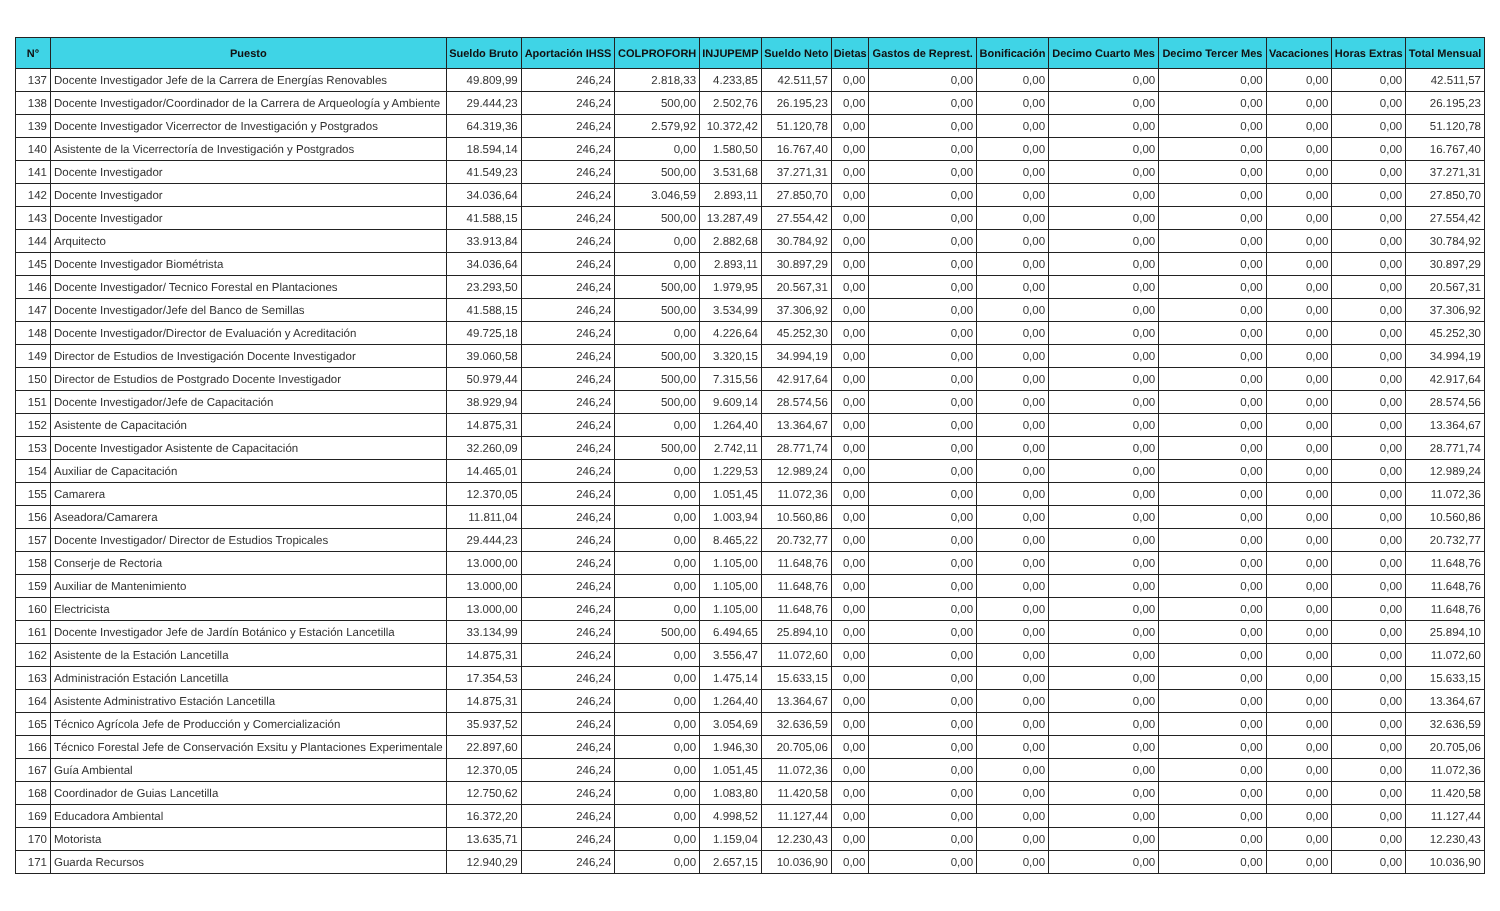| N° | Puesto | Sueldo Bruto | Aportación IHSS | COLPROFORH | INJUPEMP | Sueldo Neto | Dietas | Gastos de Represt. | Bonificación | Decimo Cuarto Mes | Decimo Tercer Mes | Vacaciones | Horas Extras | Total Mensual |
| --- | --- | --- | --- | --- | --- | --- | --- | --- | --- | --- | --- | --- | --- | --- |
| 137 | Docente Investigador Jefe de la Carrera de Energías Renovables | 49.809,99 | 246,24 | 2.818,33 | 4.233,85 | 42.511,57 | 0,00 | 0,00 | 0,00 | 0,00 | 0,00 | 0,00 | 0,00 | 42.511,57 |
| 138 | Docente Investigador/Coordinador de la Carrera de Arqueología y Ambiente | 29.444,23 | 246,24 | 500,00 | 2.502,76 | 26.195,23 | 0,00 | 0,00 | 0,00 | 0,00 | 0,00 | 0,00 | 0,00 | 26.195,23 |
| 139 | Docente Investigador Vicerrector de Investigación y Postgrados | 64.319,36 | 246,24 | 2.579,92 | 10.372,42 | 51.120,78 | 0,00 | 0,00 | 0,00 | 0,00 | 0,00 | 0,00 | 0,00 | 51.120,78 |
| 140 | Asistente de la Vicerrectoría de Investigación y Postgrados | 18.594,14 | 246,24 | 0,00 | 1.580,50 | 16.767,40 | 0,00 | 0,00 | 0,00 | 0,00 | 0,00 | 0,00 | 0,00 | 16.767,40 |
| 141 | Docente Investigador | 41.549,23 | 246,24 | 500,00 | 3.531,68 | 37.271,31 | 0,00 | 0,00 | 0,00 | 0,00 | 0,00 | 0,00 | 0,00 | 37.271,31 |
| 142 | Docente Investigador | 34.036,64 | 246,24 | 3.046,59 | 2.893,11 | 27.850,70 | 0,00 | 0,00 | 0,00 | 0,00 | 0,00 | 0,00 | 0,00 | 27.850,70 |
| 143 | Docente Investigador | 41.588,15 | 246,24 | 500,00 | 13.287,49 | 27.554,42 | 0,00 | 0,00 | 0,00 | 0,00 | 0,00 | 0,00 | 0,00 | 27.554,42 |
| 144 | Arquitecto | 33.913,84 | 246,24 | 0,00 | 2.882,68 | 30.784,92 | 0,00 | 0,00 | 0,00 | 0,00 | 0,00 | 0,00 | 0,00 | 30.784,92 |
| 145 | Docente Investigador Biométrista | 34.036,64 | 246,24 | 0,00 | 2.893,11 | 30.897,29 | 0,00 | 0,00 | 0,00 | 0,00 | 0,00 | 0,00 | 0,00 | 30.897,29 |
| 146 | Docente Investigador/ Tecnico Forestal en Plantaciones | 23.293,50 | 246,24 | 500,00 | 1.979,95 | 20.567,31 | 0,00 | 0,00 | 0,00 | 0,00 | 0,00 | 0,00 | 0,00 | 20.567,31 |
| 147 | Docente Investigador/Jefe del Banco de Semillas | 41.588,15 | 246,24 | 500,00 | 3.534,99 | 37.306,92 | 0,00 | 0,00 | 0,00 | 0,00 | 0,00 | 0,00 | 0,00 | 37.306,92 |
| 148 | Docente Investigador/Director de Evaluación y Acreditación | 49.725,18 | 246,24 | 0,00 | 4.226,64 | 45.252,30 | 0,00 | 0,00 | 0,00 | 0,00 | 0,00 | 0,00 | 0,00 | 45.252,30 |
| 149 | Director de Estudios de Investigación Docente Investigador | 39.060,58 | 246,24 | 500,00 | 3.320,15 | 34.994,19 | 0,00 | 0,00 | 0,00 | 0,00 | 0,00 | 0,00 | 0,00 | 34.994,19 |
| 150 | Director de Estudios de Postgrado Docente Investigador | 50.979,44 | 246,24 | 500,00 | 7.315,56 | 42.917,64 | 0,00 | 0,00 | 0,00 | 0,00 | 0,00 | 0,00 | 0,00 | 42.917,64 |
| 151 | Docente Investigador/Jefe de Capacitación | 38.929,94 | 246,24 | 500,00 | 9.609,14 | 28.574,56 | 0,00 | 0,00 | 0,00 | 0,00 | 0,00 | 0,00 | 0,00 | 28.574,56 |
| 152 | Asistente de Capacitación | 14.875,31 | 246,24 | 0,00 | 1.264,40 | 13.364,67 | 0,00 | 0,00 | 0,00 | 0,00 | 0,00 | 0,00 | 0,00 | 13.364,67 |
| 153 | Docente Investigador Asistente de Capacitación | 32.260,09 | 246,24 | 500,00 | 2.742,11 | 28.771,74 | 0,00 | 0,00 | 0,00 | 0,00 | 0,00 | 0,00 | 0,00 | 28.771,74 |
| 154 | Auxiliar de Capacitación | 14.465,01 | 246,24 | 0,00 | 1.229,53 | 12.989,24 | 0,00 | 0,00 | 0,00 | 0,00 | 0,00 | 0,00 | 0,00 | 12.989,24 |
| 155 | Camarera | 12.370,05 | 246,24 | 0,00 | 1.051,45 | 11.072,36 | 0,00 | 0,00 | 0,00 | 0,00 | 0,00 | 0,00 | 0,00 | 11.072,36 |
| 156 | Aseadora/Camarera | 11.811,04 | 246,24 | 0,00 | 1.003,94 | 10.560,86 | 0,00 | 0,00 | 0,00 | 0,00 | 0,00 | 0,00 | 0,00 | 10.560,86 |
| 157 | Docente Investigador/ Director de Estudios Tropicales | 29.444,23 | 246,24 | 0,00 | 8.465,22 | 20.732,77 | 0,00 | 0,00 | 0,00 | 0,00 | 0,00 | 0,00 | 0,00 | 20.732,77 |
| 158 | Conserje de Rectoria | 13.000,00 | 246,24 | 0,00 | 1.105,00 | 11.648,76 | 0,00 | 0,00 | 0,00 | 0,00 | 0,00 | 0,00 | 0,00 | 11.648,76 |
| 159 | Auxiliar de Mantenimiento | 13.000,00 | 246,24 | 0,00 | 1.105,00 | 11.648,76 | 0,00 | 0,00 | 0,00 | 0,00 | 0,00 | 0,00 | 0,00 | 11.648,76 |
| 160 | Electricista | 13.000,00 | 246,24 | 0,00 | 1.105,00 | 11.648,76 | 0,00 | 0,00 | 0,00 | 0,00 | 0,00 | 0,00 | 0,00 | 11.648,76 |
| 161 | Docente Investigador Jefe de Jardín Botánico y Estación Lancetilla | 33.134,99 | 246,24 | 500,00 | 6.494,65 | 25.894,10 | 0,00 | 0,00 | 0,00 | 0,00 | 0,00 | 0,00 | 0,00 | 25.894,10 |
| 162 | Asistente de la Estación Lancetilla | 14.875,31 | 246,24 | 0,00 | 3.556,47 | 11.072,60 | 0,00 | 0,00 | 0,00 | 0,00 | 0,00 | 0,00 | 0,00 | 11.072,60 |
| 163 | Administración Estación Lancetilla | 17.354,53 | 246,24 | 0,00 | 1.475,14 | 15.633,15 | 0,00 | 0,00 | 0,00 | 0,00 | 0,00 | 0,00 | 0,00 | 15.633,15 |
| 164 | Asistente Administrativo Estación Lancetilla | 14.875,31 | 246,24 | 0,00 | 1.264,40 | 13.364,67 | 0,00 | 0,00 | 0,00 | 0,00 | 0,00 | 0,00 | 0,00 | 13.364,67 |
| 165 | Técnico Agrícola Jefe de Producción y Comercialización | 35.937,52 | 246,24 | 0,00 | 3.054,69 | 32.636,59 | 0,00 | 0,00 | 0,00 | 0,00 | 0,00 | 0,00 | 0,00 | 32.636,59 |
| 166 | Técnico Forestal Jefe de Conservación Exsitu y Plantaciones Experimentale | 22.897,60 | 246,24 | 0,00 | 1.946,30 | 20.705,06 | 0,00 | 0,00 | 0,00 | 0,00 | 0,00 | 0,00 | 0,00 | 20.705,06 |
| 167 | Guía Ambiental | 12.370,05 | 246,24 | 0,00 | 1.051,45 | 11.072,36 | 0,00 | 0,00 | 0,00 | 0,00 | 0,00 | 0,00 | 0,00 | 11.072,36 |
| 168 | Coordinador de Guias Lancetilla | 12.750,62 | 246,24 | 0,00 | 1.083,80 | 11.420,58 | 0,00 | 0,00 | 0,00 | 0,00 | 0,00 | 0,00 | 0,00 | 11.420,58 |
| 169 | Educadora Ambiental | 16.372,20 | 246,24 | 0,00 | 4.998,52 | 11.127,44 | 0,00 | 0,00 | 0,00 | 0,00 | 0,00 | 0,00 | 0,00 | 11.127,44 |
| 170 | Motorista | 13.635,71 | 246,24 | 0,00 | 1.159,04 | 12.230,43 | 0,00 | 0,00 | 0,00 | 0,00 | 0,00 | 0,00 | 0,00 | 12.230,43 |
| 171 | Guarda Recursos | 12.940,29 | 246,24 | 0,00 | 2.657,15 | 10.036,90 | 0,00 | 0,00 | 0,00 | 0,00 | 0,00 | 0,00 | 0,00 | 10.036,90 |